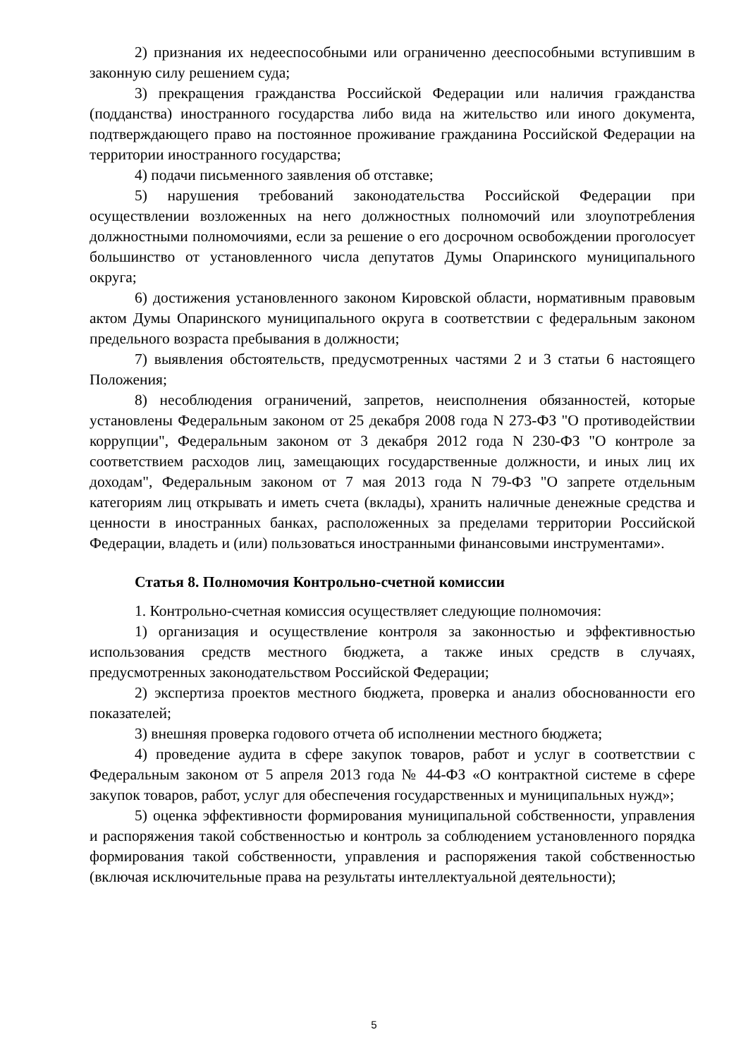2) признания их недееспособными или ограниченно дееспособными вступившим в законную силу решением суда;
3) прекращения гражданства Российской Федерации или наличия гражданства (подданства) иностранного государства либо вида на жительство или иного документа, подтверждающего право на постоянное проживание гражданина Российской Федерации на территории иностранного государства;
4) подачи письменного заявления об отставке;
5) нарушения требований законодательства Российской Федерации при осуществлении возложенных на него должностных полномочий или злоупотребления должностными полномочиями, если за решение о его досрочном освобождении проголосует большинство от установленного числа депутатов Думы Опаринского муниципального округа;
6) достижения установленного законом Кировской области, нормативным правовым актом Думы Опаринского муниципального округа в соответствии с федеральным законом предельного возраста пребывания в должности;
7) выявления обстоятельств, предусмотренных частями 2 и 3 статьи 6 настоящего Положения;
8) несоблюдения ограничений, запретов, неисполнения обязанностей, которые установлены Федеральным законом от 25 декабря 2008 года N 273-ФЗ "О противодействии коррупции", Федеральным законом от 3 декабря 2012 года N 230-ФЗ "О контроле за соответствием расходов лиц, замещающих государственные должности, и иных лиц их доходам", Федеральным законом от 7 мая 2013 года N 79-ФЗ "О запрете отдельным категориям лиц открывать и иметь счета (вклады), хранить наличные денежные средства и ценности в иностранных банках, расположенных за пределами территории Российской Федерации, владеть и (или) пользоваться иностранными финансовыми инструментами».
Статья 8. Полномочия Контрольно-счетной комиссии
1. Контрольно-счетная комиссия осуществляет следующие полномочия:
1) организация и осуществление контроля за законностью и эффективностью использования средств местного бюджета, а также иных средств в случаях, предусмотренных законодательством Российской Федерации;
2) экспертиза проектов местного бюджета, проверка и анализ обоснованности его показателей;
3) внешняя проверка годового отчета об исполнении местного бюджета;
4) проведение аудита в сфере закупок товаров, работ и услуг в соответствии с Федеральным законом от 5 апреля 2013 года № 44-ФЗ «О контрактной системе в сфере закупок товаров, работ, услуг для обеспечения государственных и муниципальных нужд»;
5) оценка эффективности формирования муниципальной собственности, управления и распоряжения такой собственностью и контроль за соблюдением установленного порядка формирования такой собственности, управления и распоряжения такой собственностью (включая исключительные права на результаты интеллектуальной деятельности);
5